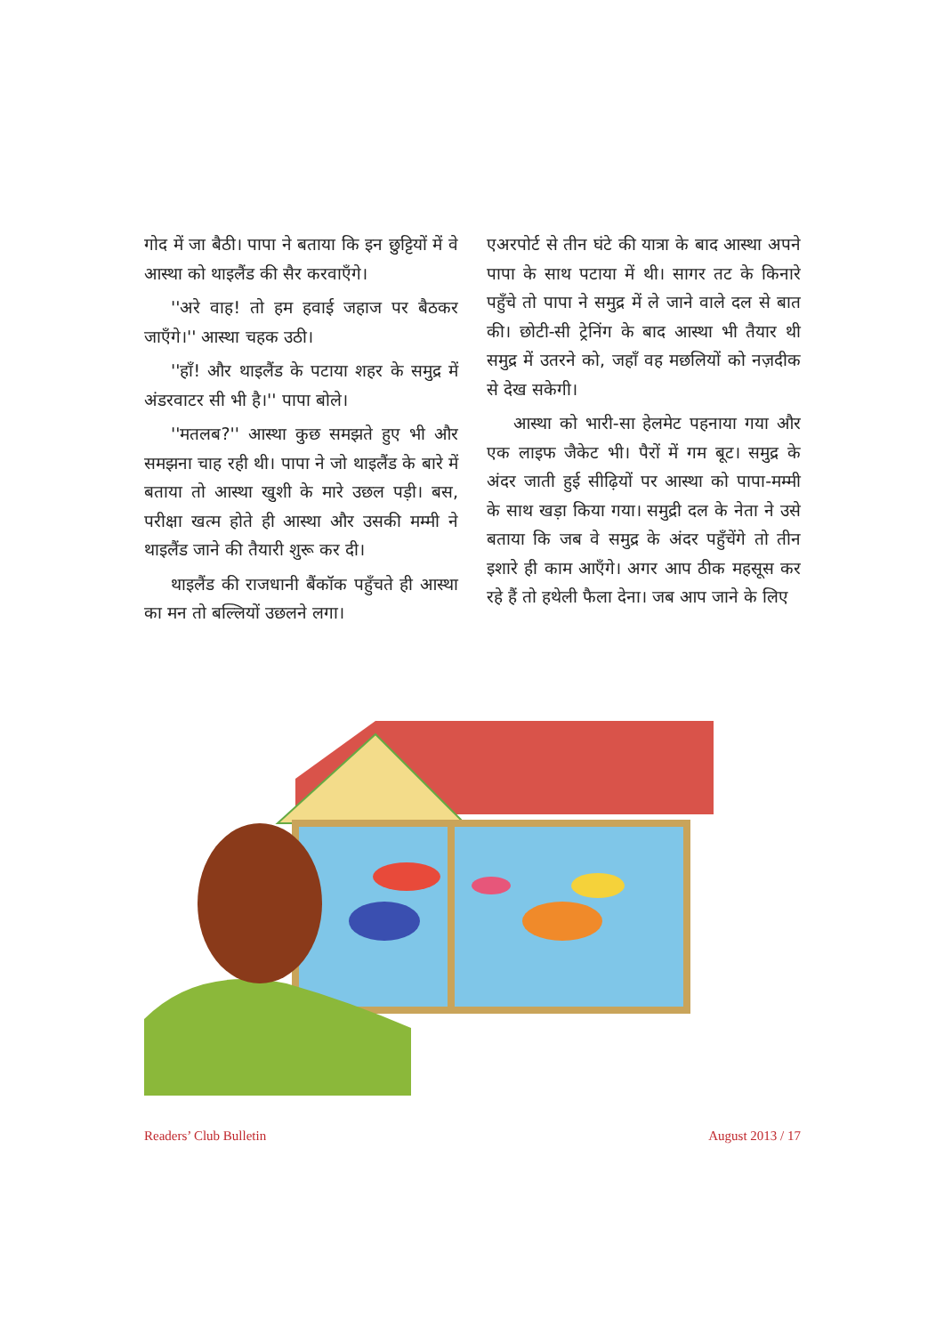गोद में जा बैठी। पापा ने बताया कि इन छुट्टियों में वे आस्था को थाइलैंड की सैर करवाएँगे।
''अरे वाह! तो हम हवाई जहाज पर बैठकर जाएँगे।'' आस्था चहक उठी।
''हाँ! और थाइलैंड के पटाया शहर के समुद्र में अंडरवाटर सी भी है।'' पापा बोले।
''मतलब?'' आस्था कुछ समझते हुए भी और समझना चाह रही थी। पापा ने जो थाइलैंड के बारे में बताया तो आस्था खुशी के मारे उछल पड़ी। बस, परीक्षा खत्म होते ही आस्था और उसकी मम्मी ने थाइलैंड जाने की तैयारी शुरू कर दी।
थाइलैंड की राजधानी बैंकॉक पहुँचते ही आस्था का मन तो बल्लियों उछलने लगा।
एअरपोर्ट से तीन घंटे की यात्रा के बाद आस्था अपने पापा के साथ पटाया में थी। सागर तट के किनारे पहुँचे तो पापा ने समुद्र में ले जाने वाले दल से बात की। छोटी-सी ट्रेनिंग के बाद आस्था भी तैयार थी समुद्र में उतरने को, जहाँ वह मछलियों को नज़दीक से देख सकेगी।
आस्था को भारी-सा हेलमेट पहनाया गया और एक लाइफ जैकेट भी। पैरों में गम बूट। समुद्र के अंदर जाती हुई सीढ़ियों पर आस्था को पापा-मम्मी के साथ खड़ा किया गया। समुद्री दल के नेता ने उसे बताया कि जब वे समुद्र के अंदर पहुँचेंगे तो तीन इशारे ही काम आएँगे। अगर आप ठीक महसूस कर रहे हैं तो हथेली फैला देना। जब आप जाने के लिए
Readers’ Club Bulletin August 2013 / 17